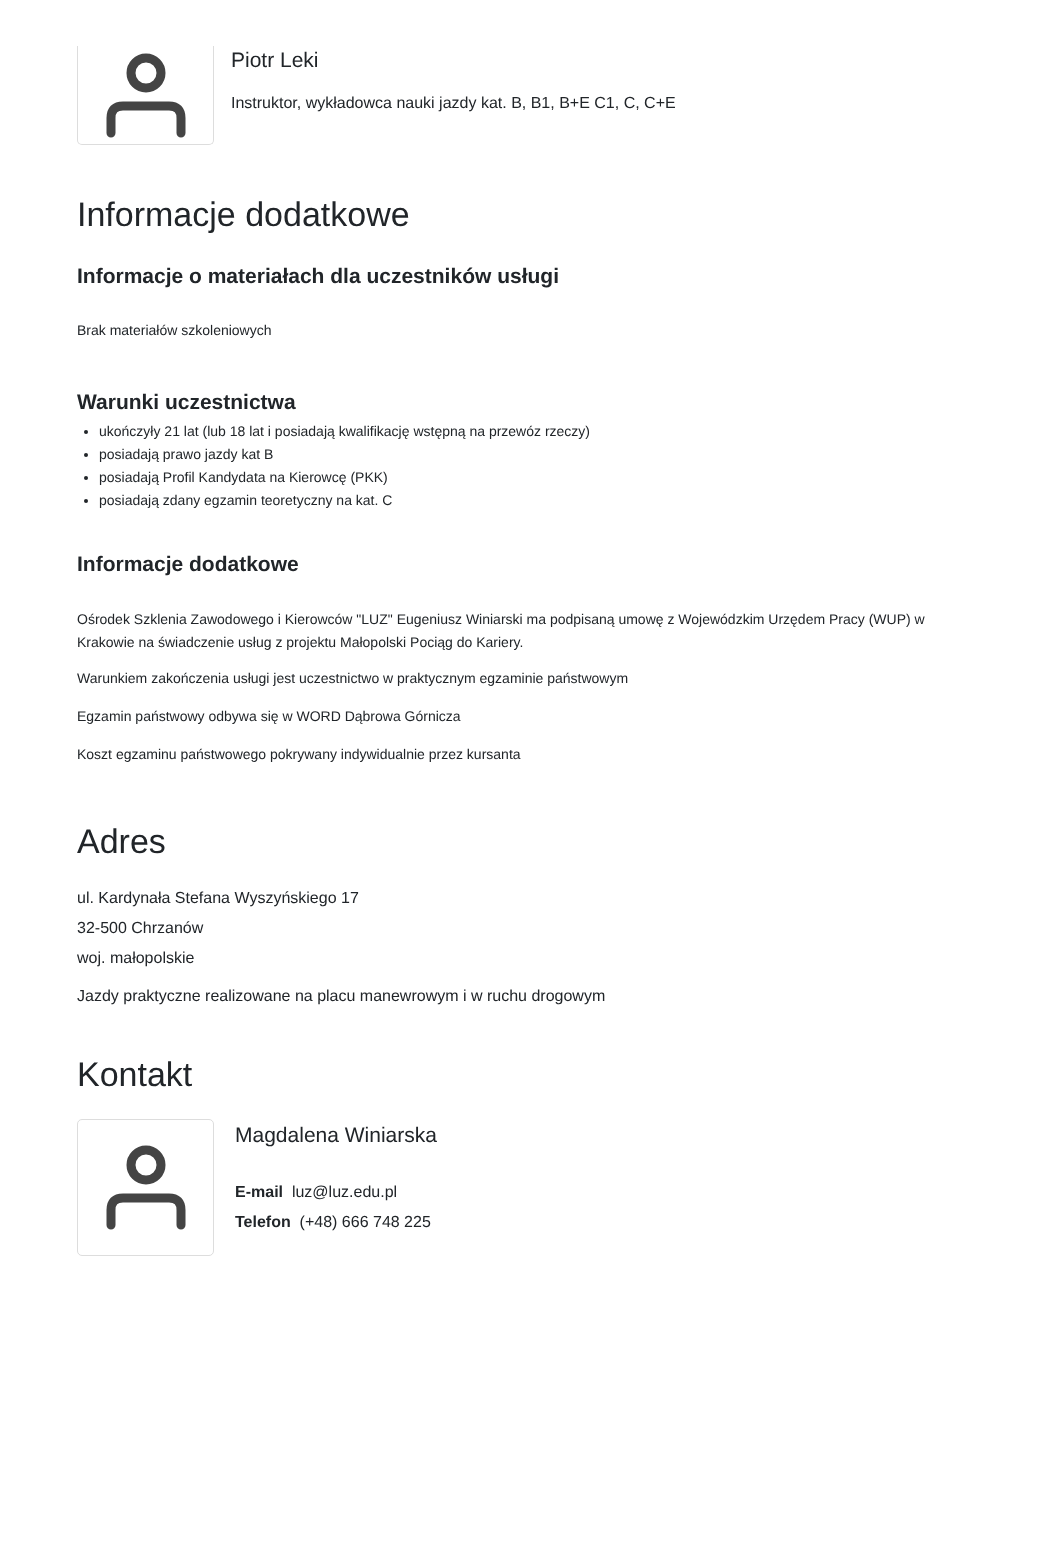Piotr Leki
Instruktor, wykładowca nauki jazdy kat. B, B1, B+E C1, C, C+E
Informacje dodatkowe
Informacje o materiałach dla uczestników usługi
Brak materiałów szkoleniowych
Warunki uczestnictwa
ukończyły 21 lat (lub 18 lat i posiadają kwalifikację wstępną na przewóz rzeczy)
posiadają prawo jazdy kat B
posiadają Profil Kandydata na Kierowcę (PKK)
posiadają zdany egzamin teoretyczny na kat. C
Informacje dodatkowe
Ośrodek Szklenia Zawodowego i Kierowców "LUZ" Eugeniusz Winiarski ma podpisaną umowę z Wojewódzkim Urzędem Pracy (WUP) w Krakowie na świadczenie usług z projektu Małopolski Pociąg do Kariery.
Warunkiem zakończenia usługi jest uczestnictwo w praktycznym egzaminie państwowym
Egzamin państwowy odbywa się w WORD Dąbrowa Górnicza
Koszt egzaminu państwowego pokrywany indywidualnie przez kursanta
Adres
ul. Kardynała Stefana Wyszyńskiego 17
32-500 Chrzanów
woj. małopolskie
Jazdy praktyczne realizowane na placu manewrowym i w ruchu drogowym
Kontakt
Magdalena Winiarska
E-mail luz@luz.edu.pl
Telefon (+48) 666 748 225